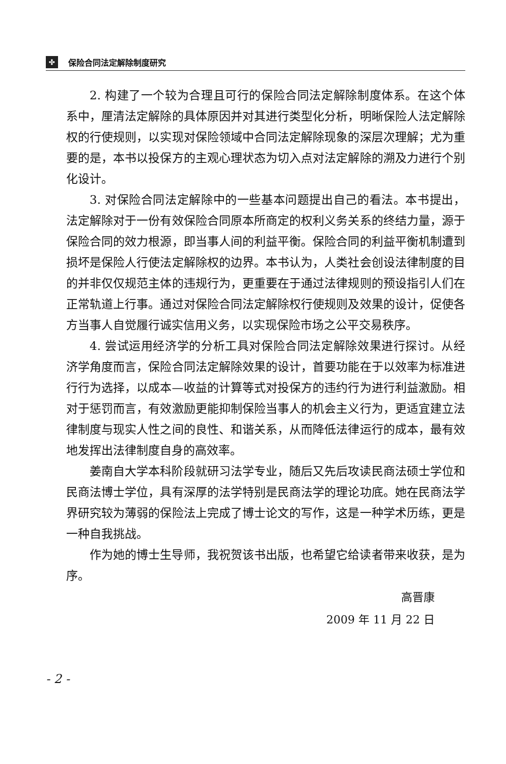✣
保险合同法定解除制度研究
2. 构建了一个较为合理且可行的保险合同法定解除制度体系。在这个体系中，厘清法定解除的具体原因并对其进行类型化分析，明晰保险人法定解除权的行使规则，以实现对保险领域中合同法定解除现象的深层次理解；尤为重要的是，本书以投保方的主观心理状态为切入点对法定解除的溯及力进行个别化设计。
3. 对保险合同法定解除中的一些基本问题提出自己的看法。本书提出，法定解除对于一份有效保险合同原本所商定的权利义务关系的终结力量，源于保险合同的效力根源，即当事人间的利益平衡。保险合同的利益平衡机制遭到损坏是保险人行使法定解除权的边界。本书认为，人类社会创设法律制度的目的并非仅仅规范主体的违规行为，更重要在于通过法律规则的预设指引人们在正常轨道上行事。通过对保险合同法定解除权行使规则及效果的设计，促使各方当事人自觉履行诚实信用义务，以实现保险市场之公平交易秩序。
4. 尝试运用经济学的分析工具对保险合同法定解除效果进行探讨。从经济学角度而言，保险合同法定解除效果的设计，首要功能在于以效率为标准进行行为选择，以成本—收益的计算等式对投保方的违约行为进行利益激励。相对于惩罚而言，有效激励更能抑制保险当事人的机会主义行为，更适宜建立法律制度与现实人性之间的良性、和谐关系，从而降低法律运行的成本，最有效地发挥出法律制度自身的高效率。
姜南自大学本科阶段就研习法学专业，随后又先后攻读民商法硕士学位和民商法博士学位，具有深厚的法学特别是民商法学的理论功底。她在民商法学界研究较为薄弱的保险法上完成了博士论文的写作，这是一种学术历练，更是一种自我挑战。
作为她的博士生导师，我祝贺该书出版，也希望它给读者带来收获，是为序。
高晋康
2009 年 11 月 22 日
- 2 -